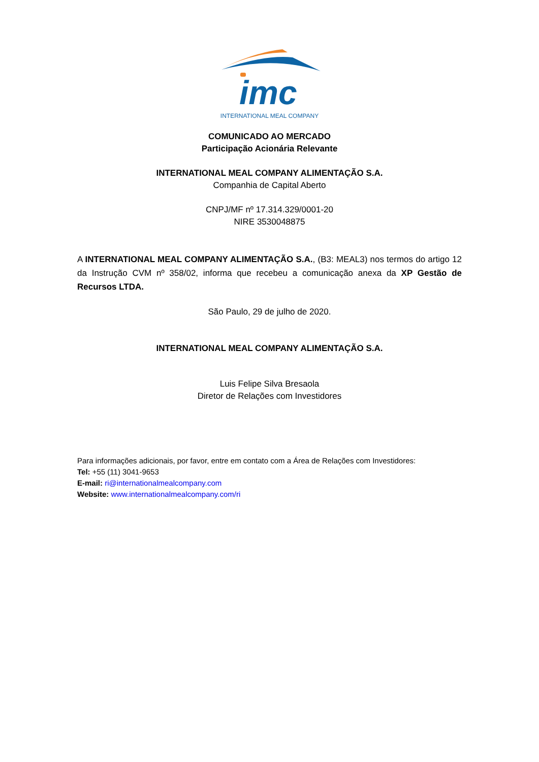imc
INTERNATIONAL MEAL COMPANY
COMUNICADO AO MERCADO
Participação Acionária Relevante
INTERNATIONAL MEAL COMPANY ALIMENTAÇÃO S.A.
Companhia de Capital Aberto
CNPJ/MF nº 17.314.329/0001-20
NIRE 3530048875
A INTERNATIONAL MEAL COMPANY ALIMENTAÇÃO S.A., (B3: MEAL3) nos termos do artigo 12 da Instrução CVM nº 358/02, informa que recebeu a comunicação anexa da XP Gestão de Recursos LTDA.
São Paulo, 29 de julho de 2020.
INTERNATIONAL MEAL COMPANY ALIMENTAÇÃO S.A.
Luis Felipe Silva Bresaola
Diretor de Relações com Investidores
Para informações adicionais, por favor, entre em contato com a Área de Relações com Investidores:
Tel: +55 (11) 3041-9653
E-mail: ri@internationalmealcompany.com
Website: www.internationalmealcompany.com/ri